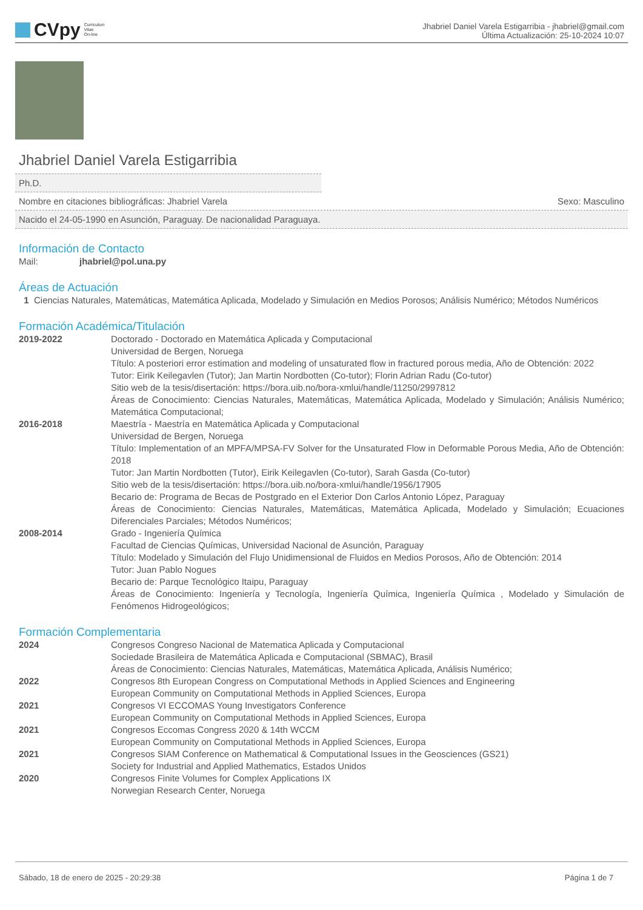CVpy Curriculum
Vitae
On-line
Jhabriel Daniel Varela Estigarribia - jhabriel@gmail.com
Última Actualización: 25-10-2024 10:07
Jhabriel Daniel Varela Estigarribia
Ph.D.
Nombre en citaciones bibliográficas: Jhabriel Varela Sexo: Masculino
Nacido el 24-05-1990 en Asunción, Paraguay. De nacionalidad Paraguaya.
Información de Contacto
Mail: jhabriel@pol.una.py
Áreas de Actuación
1 Ciencias Naturales, Matemáticas, Matemática Aplicada, Modelado y Simulación en Medios Porosos; Análisis Numérico; Métodos Numéricos
Formación Académica/Titulación
2019-2022 Doctorado - Doctorado en Matemática Aplicada y Computacional
Universidad de Bergen, Noruega
Título: A posteriori error estimation and modeling of unsaturated flow in fractured porous media, Año de Obtención: 2022
Tutor: Eirik Keilegavlen (Tutor); Jan Martin Nordbotten (Co-tutor); Florin Adrian Radu (Co-tutor)
Sitio web de la tesis/disertación: https://bora.uib.no/bora-xmlui/handle/11250/2997812
Áreas de Conocimiento: Ciencias Naturales, Matemáticas, Matemática Aplicada, Modelado y Simulación; Análisis Numérico; Matemática Computacional;
2016-2018 Maestría - Maestría en Matemática Aplicada y Computacional
Universidad de Bergen, Noruega
Título: Implementation of an MPFA/MPSA-FV Solver for the Unsaturated Flow in Deformable Porous Media, Año de Obtención: 2018
Tutor: Jan Martin Nordbotten (Tutor), Eirik Keilegavlen (Co-tutor), Sarah Gasda (Co-tutor)
Sitio web de la tesis/disertación: https://bora.uib.no/bora-xmlui/handle/1956/17905
Becario de: Programa de Becas de Postgrado en el Exterior Don Carlos Antonio López, Paraguay
Áreas de Conocimiento: Ciencias Naturales, Matemáticas, Matemática Aplicada, Modelado y Simulación; Ecuaciones Diferenciales Parciales; Métodos Numéricos;
2008-2014 Grado - Ingeniería Química
Facultad de Ciencias Químicas, Universidad Nacional de Asunción, Paraguay
Título: Modelado y Simulación del Flujo Unidimensional de Fluidos en Medios Porosos, Año de Obtención: 2014
Tutor: Juan Pablo Nogues
Becario de: Parque Tecnológico Itaipu, Paraguay
Áreas de Conocimiento: Ingeniería y Tecnología, Ingeniería Química, Ingeniería Química , Modelado y Simulación de Fenómenos Hidrogeológicos;
Formación Complementaria
2024 Congresos Congreso Nacional de Matematica Aplicada y Computacional
Sociedade Brasileira de Matemática Aplicada e Computacional (SBMAC), Brasil
Áreas de Conocimiento: Ciencias Naturales, Matemáticas, Matemática Aplicada, Análisis Numérico;
2022 Congresos 8th European Congress on Computational Methods in Applied Sciences and Engineering
European Community on Computational Methods in Applied Sciences, Europa
2021 Congresos VI ECCOMAS Young Investigators Conference
European Community on Computational Methods in Applied Sciences, Europa
2021 Congresos Eccomas Congress 2020 & 14th WCCM
European Community on Computational Methods in Applied Sciences, Europa
2021 Congresos SIAM Conference on Mathematical & Computational Issues in the Geosciences (GS21)
Society for Industrial and Applied Mathematics, Estados Unidos
2020 Congresos Finite Volumes for Complex Applications IX
Norwegian Research Center, Noruega
Sábado, 18 de enero de 2025 - 20:29:38 Página 1 de 7